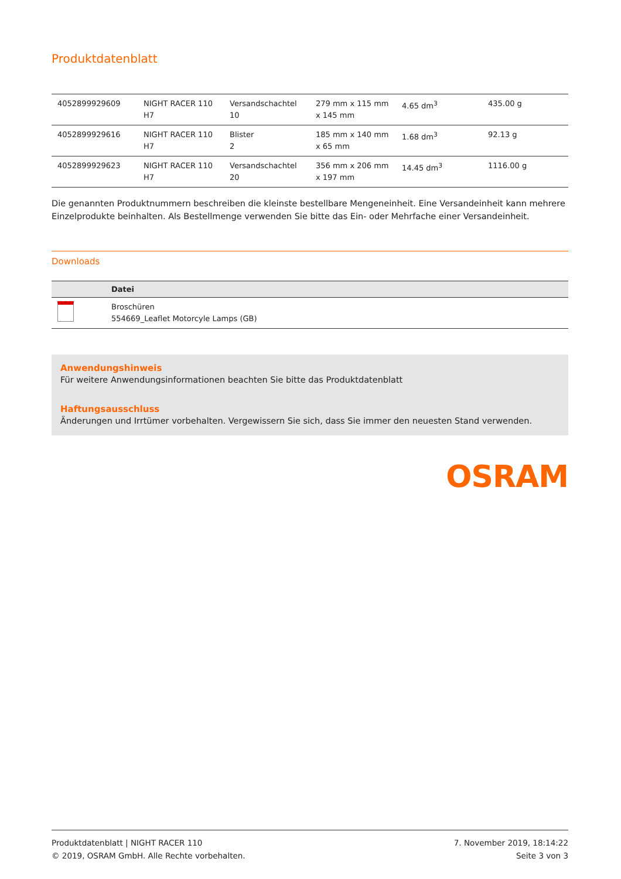Produktdatenblatt
| 4052899929609 | NIGHT RACER 110 H7 | Versandschachtel 10 | 279 mm x 115 mm x 145 mm | 4.65 dm<sup>3</sup> | 435.00 g |
| 4052899929616 | NIGHT RACER 110 H7 | Blister 2 | 185 mm x 140 mm x 65 mm | 1.68 dm<sup>3</sup> | 92.13 g |
| 4052899929623 | NIGHT RACER 110 H7 | Versandschachtel 20 | 356 mm x 206 mm x 197 mm | 14.45 dm<sup>3</sup> | 1116.00 g |
Die genannten Produktnummern beschreiben die kleinste bestellbare Mengeneinheit. Eine Versandeinheit kann mehrere Einzelprodukte beinhalten. Als Bestellmenge verwenden Sie bitte das Ein- oder Mehrfache einer Versandeinheit.
Downloads
| | Datei |
| --- | --- |
| | Broschüren 554669_Leaflet Motorcyle Lamps (GB) |
Anwendungshinweis
Für weitere Anwendungsinformationen beachten Sie bitte das Produktdatenblatt
Haftungsausschluss
Änderungen und Irrtümer vorbehalten. Vergewissern Sie sich, dass Sie immer den neuesten Stand verwenden.
OSRAM
Produktdatenblatt | NIGHT RACER 110
© 2019, OSRAM GmbH. Alle Rechte vorbehalten.
7. November 2019, 18:14:22
Seite 3 von 3